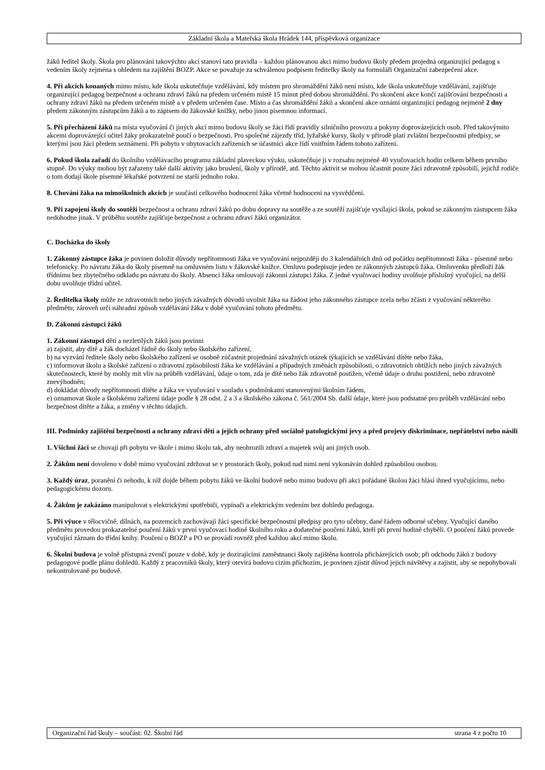Základní škola a Mateřská škola Hrádek 144, příspěvková organizace
žáků ředitel školy. Škola pro plánování takovýchto akcí stanoví tato pravidla – každou plánovanou akci mimo budovu školy předem projedná organizující pedagog s vedením školy zejména s ohledem na zajištění BOZP. Akce se považuje za schválenou podpisem ředitelky školy na formuláři Organizační zabezpečení akce.
4. Při akcích konaných mimo místo, kde škola uskutečňuje vzdělávání, kdy místem pro shromáždění žáků není místo, kde škola uskutečňuje vzdělávání, zajišťuje organizující pedagog bezpečnost a ochranu zdraví žáků na předem určeném místě 15 minut před dobou shromáždění. Po skončení akce končí zajišťování bezpečnosti a ochrany zdraví žáků na předem určeném místě a v předem určeném čase. Místo a čas shromáždění žáků a skončení akce oznámí organizující pedagog nejméně 2 dny předem zákonným zástupcům žáků a to zápisem do žákovské knížky, nebo jinou písemnou informací.
5. Při přecházení žáků na místa vyučování či jiných akcí mimo budovu školy se žáci řídí pravidly silničního provozu a pokyny doprovázejících osob. Před takovýmito akcemi doprovázející učitel žáky prokazatelně poučí o bezpečnosti. Pro společné zájezdy tříd, lyžařské kursy, školy v přírodě platí zvláštní bezpečnostní předpisy, se kterými jsou žáci předem seznámeni. Při pobytu v ubytovacích zařízeních se účastníci akce řídí vnitřním řádem tohoto zařízení.
6. Pokud škola zařadí do školního vzdělávacího programu základní plaveckou výuku, uskutečňuje ji v rozsahu nejméně 40 vyučovacích hodin celkem během prvního stupně. Do výuky mohou být zařazeny také další aktivity jako bruslení, školy v přírodě, atd. Těchto aktivit se mohou účastnit pouze žáci zdravotně způsobilí, jejichž rodiče o tom dodají škole písemné lékařské potvrzení ne starší jednoho roku.
8. Chování žáka na mimoškolních akcích je součástí celkového hodnocení žáka včetně hodnocení na vysvědčení.
9. Při zapojení školy do soutěží bezpečnost a ochranu zdraví žáků po dobu dopravy na soutěže a ze soutěží zajišťuje vysílající škola, pokud se zákonným zástupcem žáka nedohodne jinak. V průběhu soutěže zajišťuje bezpečnost a ochranu zdraví žáků organizátor.
C. Docházka do školy
1. Zákonný zástupce žáka je povinen doložit důvody nepřítomnosti žáka ve vyučování nejpozději do 3 kalendářních dnů od počátku nepřítomnosti žáka - písemně nebo telefonicky. Po návratu žáka do školy písemně na omluvném listu v žákovské knížce. Omluvu podepisuje jeden ze zákonných zástupců žáka. Omluvenku předloží žák třídnímu bez zbytečného odkladu po návratu do školy. Absenci žáka omlouvají zákonní zástupci žáka. Z jedné vyučovací hodiny uvolňuje příslušný vyučující, na delší dobu uvolňuje třídní učitel.
2. Ředitelka školy může ze zdravotních nebo jiných závažných důvodů uvolnit žáka na žádost jeho zákonného zástupce zcela nebo zčásti z vyučování některého předmětu; zároveň určí náhradní způsob vzdělávání žáka v době vyučování tohoto předmětu.
D. Zákonní zástupci žáků
1. Zákonní zástupci dětí a nezletilých žáků jsou povinni
a) zajistit, aby dítě a žák docházel řádně do školy nebo školského zařízení,
b) na vyzvání ředitele školy nebo školského zařízení se osobně zúčastnit projednání závažných otázek týkajících se vzdělávání dítěte nebo žáka,
c) informovat školu a školské zařízení o zdravotní způsobilosti žáka ke vzdělávání a případných změnách způsobilosti, o zdravotních obtížích nebo jiných závažných skutečnostech, které by mohly mít vliv na průběh vzdělávání, údaje o tom, zda je dítě nebo žák zdravotně postižen, včetně údaje o druhu postižení, nebo zdravotně znevýhodněn;
d) dokládat důvody nepřítomnosti dítěte a žáka ve vyučování v souladu s podmínkami stanovenými školním řádem,
e) oznamovat škole a školskému zařízení údaje podle § 28 odst. 2 a 3 a školského zákona č. 561/2004 Sb. další údaje, které jsou podstatné pro průběh vzdělávání nebo bezpečnost dítěte a žáka, a změny v těchto údajích.
III. Podmínky zajištění bezpečnosti a ochrany zdraví dětí a jejich ochrany před sociálně patologickými jevy a před projevy diskriminace, nepřátelství nebo násilí
1. Všichni žáci se chovají při pobytu ve škole i mimo školu tak, aby neohrozili zdraví a majetek svůj ani jiných osob.
2. Žákům není dovoleno v době mimo vyučování zdržovat se v prostorách školy, pokud nad nimi není vykonáván dohled způsobilou osobou.
3. Každý úraz, poranění či nehodu, k níž dojde během pobytu žáků ve školní budově nebo mimo budovu při akci pořádané školou žáci hlásí ihned vyučujícímu, nebo pedagogickému dozoru.
4. Žákům je zakázáno manipulovat s elektrickými spotřebiči, vypínači a elektrickým vedením bez dohledu pedagoga.
5. Při výuce v tělocvičně, dílnách, na pozemcích zachovávají žáci specifické bezpečnostní předpisy pro tyto učebny, dané řádem odborné učebny. Vyučující daného předmětu provedou prokazatelné poučení žáků v první vyučovací hodině školního roku a dodatečné poučení žáků, kteří při první hodině chyběli. O poučení žáků provede vyučující záznam do třídní knihy. Poučení o BOZP a PO se provádí rovněž před každou akcí mimo školu.
6. Školní budova je volně přístupná zvenčí pouze v době, kdy je dozírajícími zaměstnanci školy zajištěna kontrola přicházejících osob; při odchodu žáků z budovy pedagogové podle plánu dohledů. Každý z pracovníků školy, který otevírá budovu cizím příchozím, je povinen zjistit důvod jejich návštěvy a zajistit, aby se nepohybovali nekontrolovaně po budově.
Organizační řád školy – součást: 02. Školní řád strana 4 z počtu 10